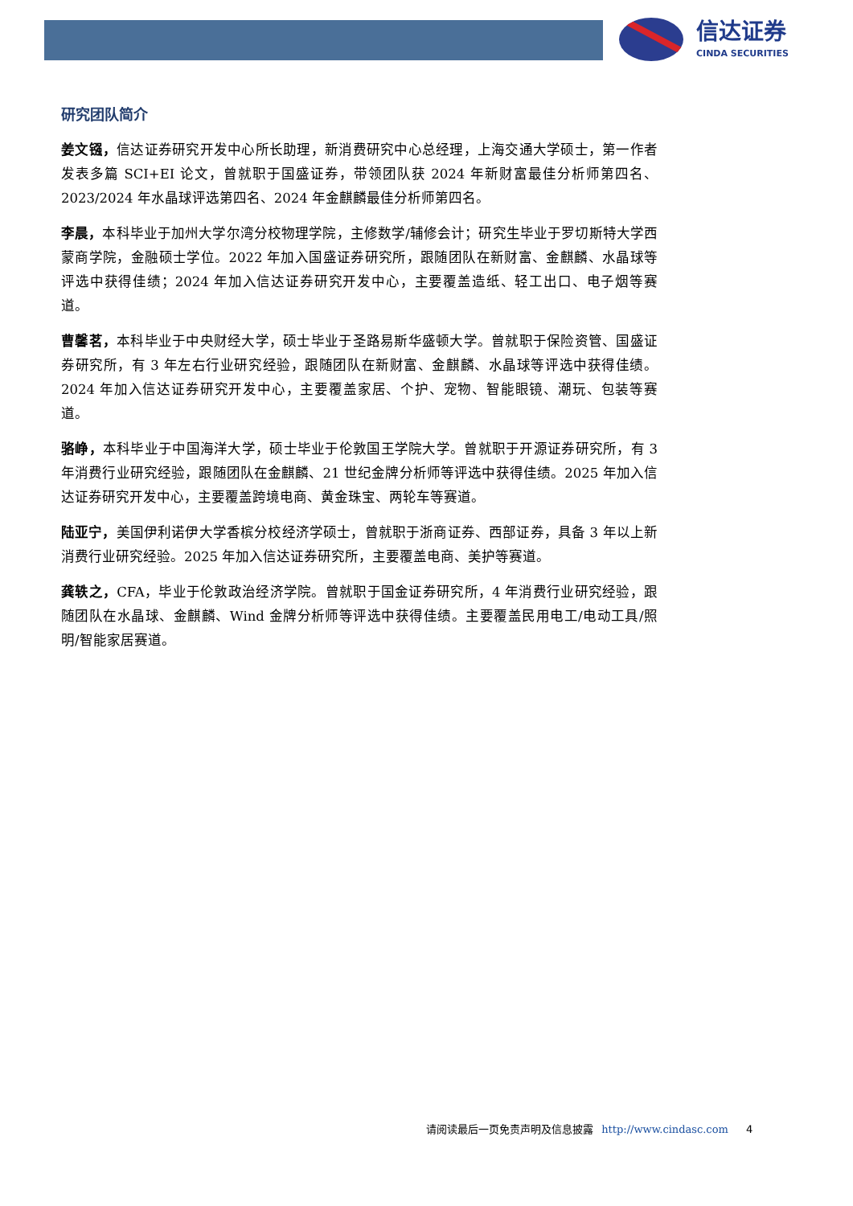信达证券
CINDA SECURITIES
研究团队简介
姜文镪，信达证券研究开发中心所长助理，新消费研究中心总经理，上海交通大学硕士，第一作者发表多篇 SCI+EI 论文，曾就职于国盛证券，带领团队获 2024 年新财富最佳分析师第四名、2023/2024 年水晶球评选第四名、2024 年金麒麟最佳分析师第四名。
李晨，本科毕业于加州大学尔湾分校物理学院，主修数学/辅修会计；研究生毕业于罗切斯特大学西蒙商学院，金融硕士学位。2022 年加入国盛证券研究所，跟随团队在新财富、金麒麟、水晶球等评选中获得佳绩；2024 年加入信达证券研究开发中心，主要覆盖造纸、轻工出口、电子烟等赛道。
曹馨茗，本科毕业于中央财经大学，硕士毕业于圣路易斯华盛顿大学。曾就职于保险资管、国盛证券研究所，有 3 年左右行业研究经验，跟随团队在新财富、金麒麟、水晶球等评选中获得佳绩。2024 年加入信达证券研究开发中心，主要覆盖家居、个护、宠物、智能眼镜、潮玩、包装等赛道。
骆峥，本科毕业于中国海洋大学，硕士毕业于伦敦国王学院大学。曾就职于开源证券研究所，有 3 年消费行业研究经验，跟随团队在金麒麟、21 世纪金牌分析师等评选中获得佳绩。2025 年加入信达证券研究开发中心，主要覆盖跨境电商、黄金珠宝、两轮车等赛道。
陆亚宁，美国伊利诺伊大学香槟分校经济学硕士，曾就职于浙商证券、西部证券，具备 3 年以上新消费行业研究经验。2025 年加入信达证券研究所，主要覆盖电商、美护等赛道。
龚轶之，CFA，毕业于伦敦政治经济学院。曾就职于国金证券研究所，4 年消费行业研究经验，跟随团队在水晶球、金麒麟、Wind 金牌分析师等评选中获得佳绩。主要覆盖民用电工/电动工具/照明/智能家居赛道。
请阅读最后一页免责声明及信息披露 http://www.cindasc.com 4